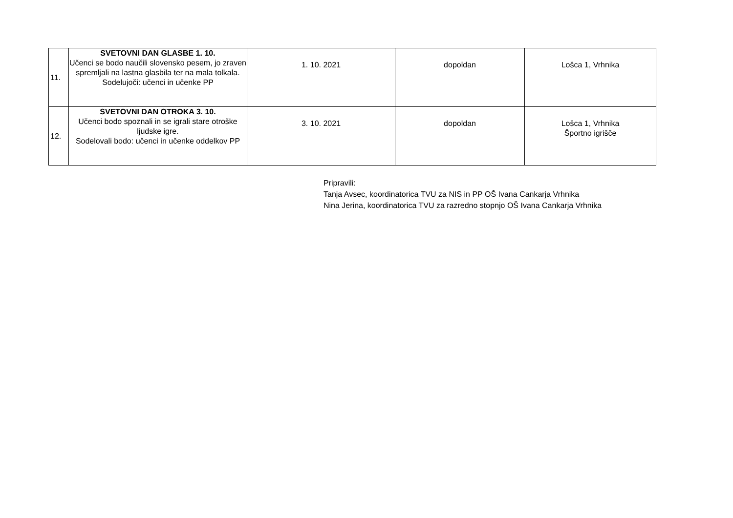| 11. | SVETOVNI DAN GLASBE 1. 10. Učenci se bodo naučili slovensko pesem, jo zraven spremljali na lastna glasbila ter na mala tolkala. Sodelujoči: učenci in učenke PP | 1. 10. 2021 | dopoldan | Lošca 1, Vrhnika |
| 12. | SVETOVNI DAN OTROKA 3. 10. Učenci bodo spoznali in se igrali stare otroške ljudske igre. Sodelovali bodo: učenci in učenke oddelkov PP | 3. 10. 2021 | dopoldan | Lošca 1, Vrhnika Športno igrišče |
Pripravili:
Tanja Avsec, koordinatorica TVU za NIS in PP OŠ Ivana Cankarja Vrhnika
Nina Jerina, koordinatorica TVU za razredno stopnjo OŠ Ivana Cankarja Vrhnika